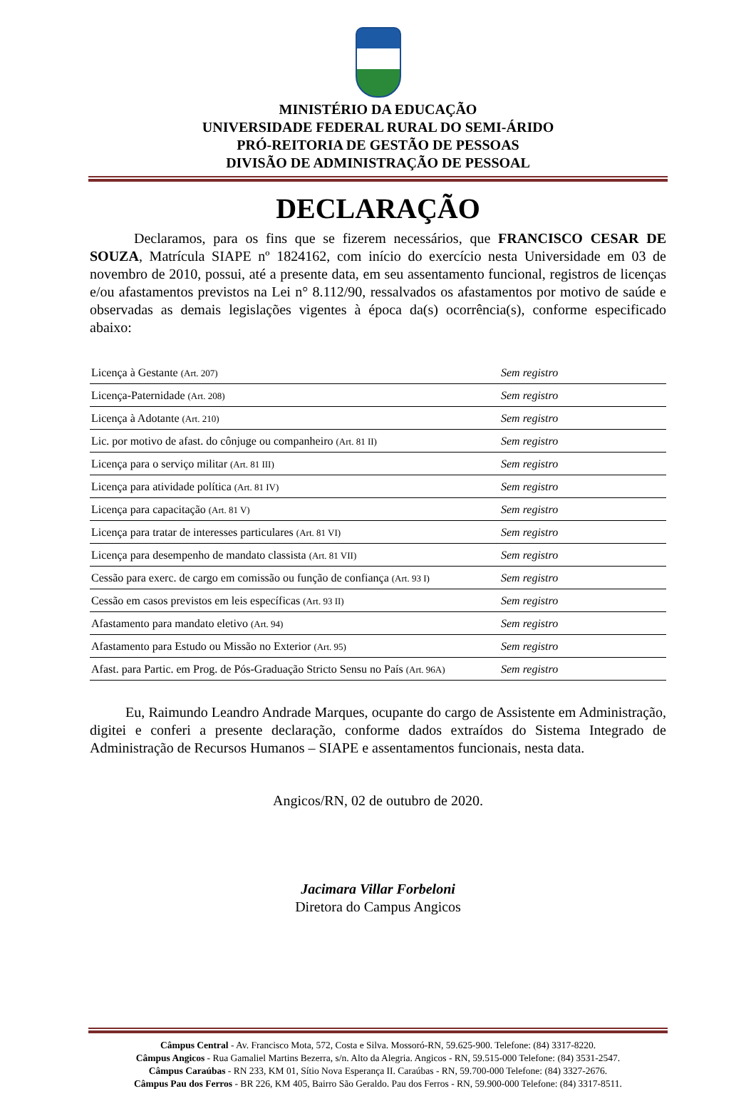MINISTÉRIO DA EDUCAÇÃO
UNIVERSIDADE FEDERAL RURAL DO SEMI-ÁRIDO
PRÓ-REITORIA DE GESTÃO DE PESSOAS
DIVISÃO DE ADMINISTRAÇÃO DE PESSOAL
DECLARAÇÃO
Declaramos, para os fins que se fizerem necessários, que FRANCISCO CESAR DE SOUZA, Matrícula SIAPE nº 1824162, com início do exercício nesta Universidade em 03 de novembro de 2010, possui, até a presente data, em seu assentamento funcional, registros de licenças e/ou afastamentos previstos na Lei n° 8.112/90, ressalvados os afastamentos por motivo de saúde e observadas as demais legislações vigentes à época da(s) ocorrência(s), conforme especificado abaixo:
| Licença à Gestante (Art. 207) | Sem registro |
| Licença-Paternidade (Art. 208) | Sem registro |
| Licença à Adotante (Art. 210) | Sem registro |
| Lic. por motivo de afast. do cônjuge ou companheiro (Art. 81 II) | Sem registro |
| Licença para o serviço militar (Art. 81 III) | Sem registro |
| Licença para atividade política (Art. 81 IV) | Sem registro |
| Licença para capacitação (Art. 81 V) | Sem registro |
| Licença para tratar de interesses particulares (Art. 81 VI) | Sem registro |
| Licença para desempenho de mandato classista (Art. 81 VII) | Sem registro |
| Cessão para exerc. de cargo em comissão ou função de confiança (Art. 93 I) | Sem registro |
| Cessão em casos previstos em leis específicas (Art. 93 II) | Sem registro |
| Afastamento para mandato eletivo (Art. 94) | Sem registro |
| Afastamento para Estudo ou Missão no Exterior (Art. 95) | Sem registro |
| Afast. para Partic. em Prog. de Pós-Graduação Stricto Sensu no País (Art. 96A) | Sem registro |
Eu, Raimundo Leandro Andrade Marques, ocupante do cargo de Assistente em Administração, digitei e conferi a presente declaração, conforme dados extraídos do Sistema Integrado de Administração de Recursos Humanos – SIAPE e assentamentos funcionais, nesta data.
Angicos/RN, 02 de outubro de 2020.
Jacimara Villar Forbeloni
Diretora do Campus Angicos
Câmpus Central - Av. Francisco Mota, 572, Costa e Silva. Mossoró-RN, 59.625-900. Telefone: (84) 3317-8220.
Câmpus Angicos - Rua Gamaliel Martins Bezerra, s/n. Alto da Alegria. Angicos - RN, 59.515-000 Telefone: (84) 3531-2547.
Câmpus Caraúbas - RN 233, KM 01, Sítio Nova Esperança II. Caraúbas - RN, 59.700-000 Telefone: (84) 3327-2676.
Câmpus Pau dos Ferros - BR 226, KM 405, Bairro São Geraldo. Pau dos Ferros - RN, 59.900-000 Telefone: (84) 3317-8511.